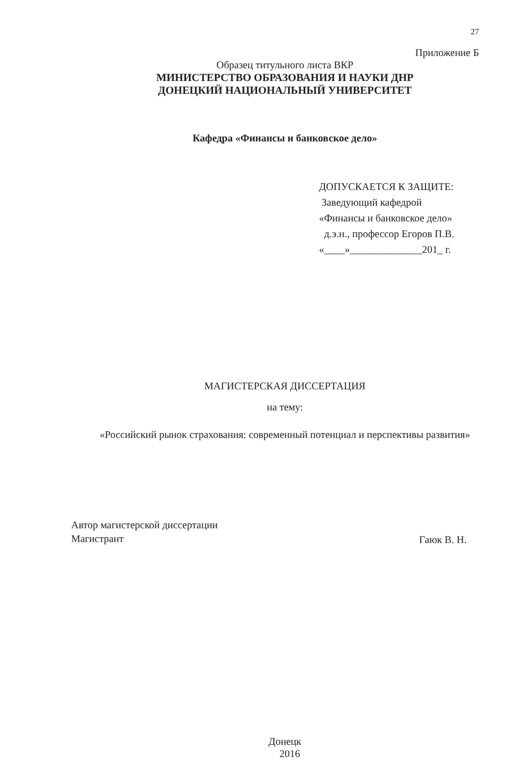27
Приложение Б
Образец титульного листа ВКР
МИНИСТЕРСТВО ОБРАЗОВАНИЯ И НАУКИ ДНР
ДОНЕЦКИЙ НАЦИОНАЛЬНЫЙ УНИВЕРСИТЕТ
Кафедра «Финансы и банковское дело»
ДОПУСКАЕТСЯ К ЗАЩИТЕ:
Заведующий кафедрой
«Финансы и банковское дело»
д.э.н., профессор Егоров П.В.
«____»______________201_ г.
МАГИСТЕРСКАЯ ДИССЕРТАЦИЯ
на тему:
«Российский рынок страхования: современный потенциал и перспективы развития»
Автор магистерской диссертации
Магистрант
Гаюк В. Н.
Донецк
2016